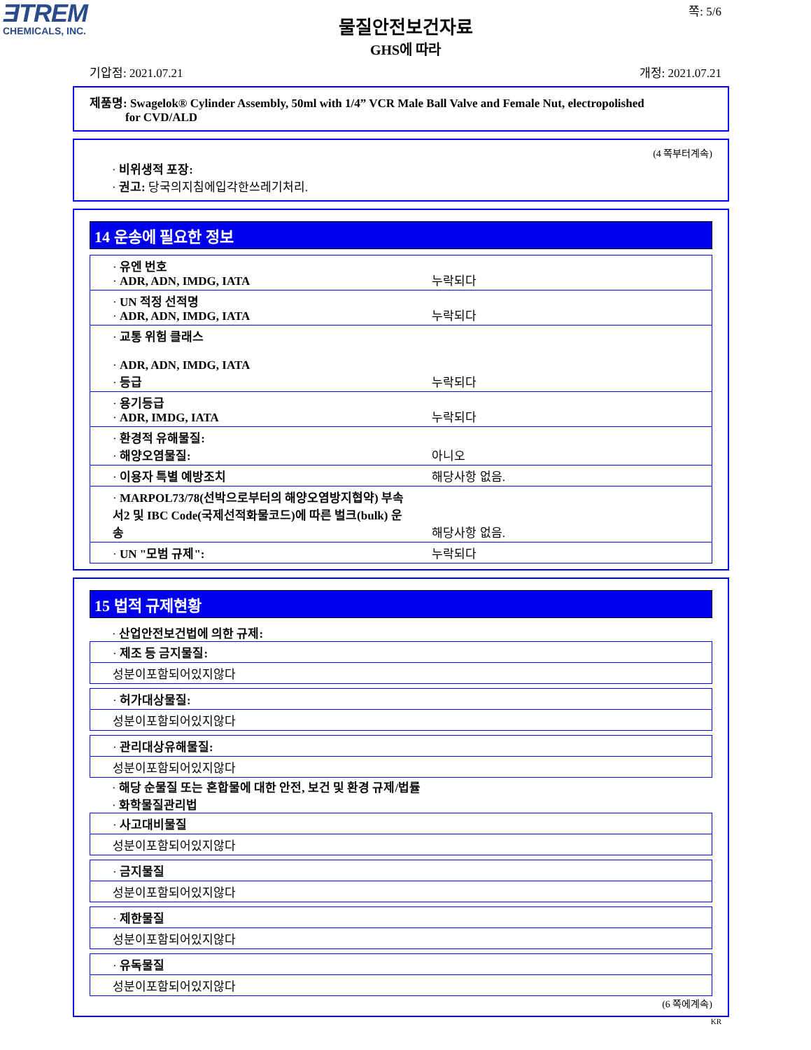ƎTREM
CHEMICALS, INC.
쪽: 5/6
물질안전보건자료
GHS에 따라
기압점: 2021.07.21 개정: 2021.07.21
제품명: Swagelok® Cylinder Assembly, 50ml with 1/4” VCR Male Ball Valve and Female Nut, electropolished
for CVD/ALD
(4 쪽부터계속)
· 비위생적 포장:
· 권고: 당국의지침에입각한쓰레기처리.
14 운송에 필요한 정보
| · 유엔 번호 · ADR, ADN, IMDG, IATA | 누락되다 |
| · UN 적정 선적명 · ADR, ADN, IMDG, IATA | 누락되다 |
| · 교통 위험 클래스 · ADR, ADN, IMDG, IATA · 등급 | 누락되다 |
| · 용기등급 · ADR, IMDG, IATA | 누락되다 |
| · 환경적 유해물질: · 해양오염물질: | 아니오 |
| · 이용자 특별 예방조치 | 해당사항 없음. |
| · MARPOL73/78(선박으로부터의 해양오염방지협약) 부속서2 및 IBC Code(국제선적화물코드)에 따른 벌크(bulk) 운송 | 해당사항 없음. |
| · UN "모범 규제": | 누락되다 |
15 법적 규제현황
· 산업안전보건법에 의한 규제:
| · 제조 등 금지물질: |
| 성분이포함되어있지않다 |
| · 허가대상물질: |
| 성분이포함되어있지않다 |
| · 관리대상유해물질: |
| 성분이포함되어있지않다 |
· 해당 순물질 또는 혼합물에 대한 안전, 보건 및 환경 규제/법률
· 화학물질관리법
| · 사고대비물질 |
| 성분이포함되어있지않다 |
| · 금지물질 |
| 성분이포함되어있지않다 |
| · 제한물질 |
| 성분이포함되어있지않다 |
| · 유독물질 |
| 성분이포함되어있지않다 |
(6 쪽에계속)
KR